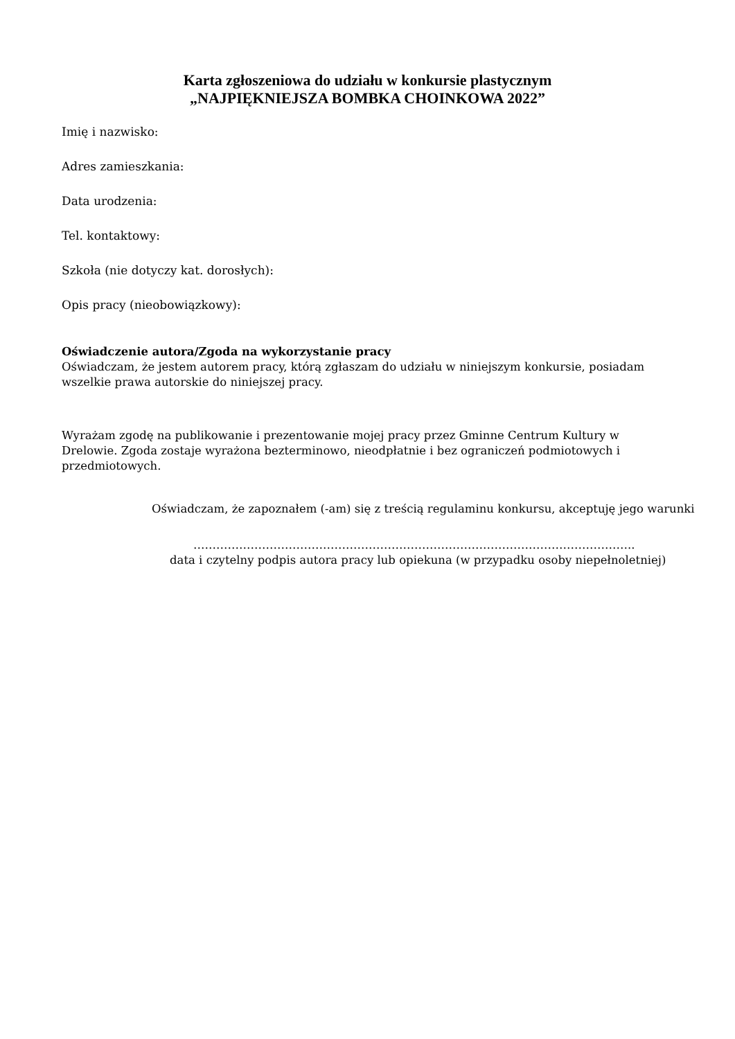Karta zgłoszeniowa do udziału w konkursie plastycznym
„NAJPIĘKNIEJSZA BOMBKA CHOINKOWA 2022”
Imię i nazwisko:
Adres zamieszkania:
Data urodzenia:
Tel. kontaktowy:
Szkoła (nie dotyczy kat. dorosłych):
Opis pracy (nieobowiązkowy):
Oświadczenie autora/Zgoda na wykorzystanie pracy
Oświadczam, że jestem autorem pracy, którą zgłaszam do udziału w niniejszym konkursie, posiadam wszelkie prawa autorskie do niniejszej pracy.
Wyrażam zgodę na publikowanie i prezentowanie mojej pracy przez Gminne Centrum Kultury w Drelowie. Zgoda zostaje wyrażona bezterminowo, nieodpłatnie i bez ograniczeń podmiotowych i przedmiotowych.
Oświadczam, że zapoznałem (-am) się z treścią regulaminu konkursu, akceptuję jego warunki
……………………………………………………………………………………………………..
data i czytelny podpis autora pracy lub opiekuna (w przypadku osoby niepełnoletniej)